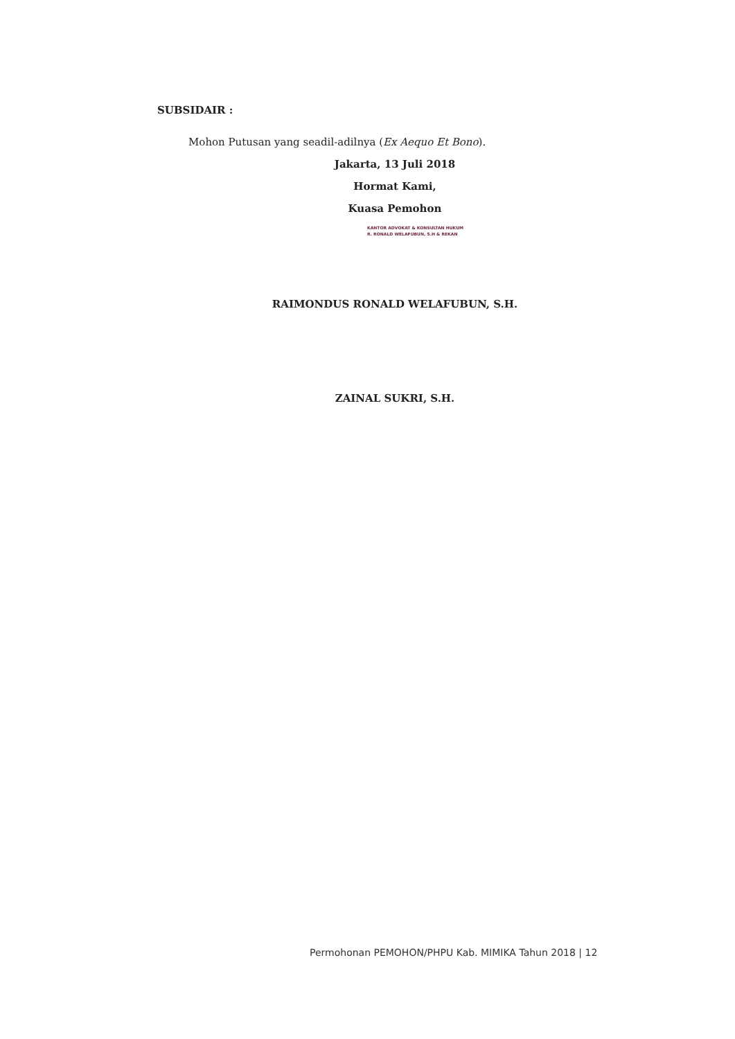SUBSIDAIR :
Mohon Putusan yang seadil-adilnya (Ex Aequo Et Bono).
Jakarta, 13 Juli 2018
Hormat Kami,
Kuasa Pemohon
KANTOR ADVOKAT & KONSULTAN HUKUM
R. RONALD WELAFUBUN, S.H & REKAN
RAIMONDUS RONALD WELAFUBUN, S.H.
ZAINAL SUKRI, S.H.
Permohonan PEMOHON/PHPU Kab. MIMIKA Tahun 2018 | 12